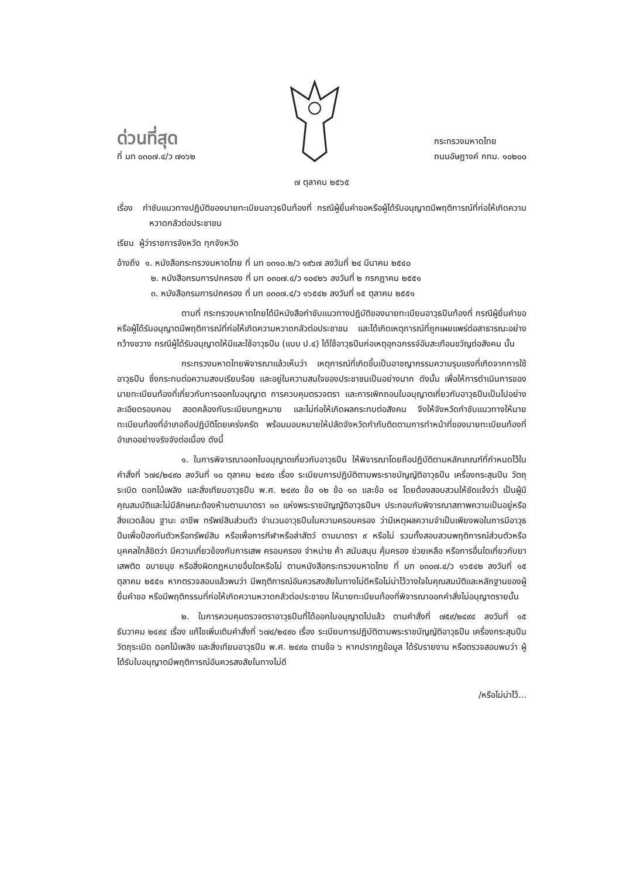ด่วนที่สุด
ที่ มท ๐๓๐๗.๔/ว ๗๑๖๒
กระทรวงมหาดไทย
ถนนอัษฎางค์ กทม. ๑๐๒๐๐
๗ ตุลาคม ๒๕๖๕
เรื่อง กำชับแนวทางปฏิบัติของนายทะเบียนอาวุธปืนท้องที่ กรณีผู้ยื่นคำขอหรือผู้ได้รับอนุญาตมีพฤติการณ์ที่ก่อให้เกิดความหวาดกลัวต่อประชาชน
เรียน ผู้ว่าราชการจังหวัด ทุกจังหวัด
อ้างถึง ๑. หนังสือกระทรวงมหาดไทย ที่ มท ๐๓๑๐.๒/ว ๑๙๖๗ ลงวันที่ ๒๔ มีนาคม ๒๕๔๐
๒. หนังสือกรมการปกครอง ที่ มท ๐๓๐๗.๔/ว ๑๐๔๒๖ ลงวันที่ ๒ กรกฎาคม ๒๕๕๑
๓. หนังสือกรมการปกครอง ที่ มท ๐๓๐๗.๔/ว ๑๖๕๔๒ ลงวันที่ ๑๕ ตุลาคม ๒๕๕๑
ตามที่ กระทรวงมหาดไทยได้มีหนังสือกำชับแนวทางปฏิบัติของนายทะเบียนอาวุธปืนท้องที่ กรณีผู้ยื่นคำขอหรือผู้ได้รับอนุญาตมีพฤติการณ์ที่ก่อให้เกิดความหวาดกลัวต่อประชาชน และได้เกิดเหตุการณ์ที่ถูกเผยแพร่ต่อสาธารณะอย่างกว้างขวาง กรณีผู้ได้รับอนุญาตให้มีและใช้อาวุธปืน (แบบ ป.๔) ได้ใช้อาวุธปืนก่อเหตุอุกฉกรรจ์อันสะเทือนขวัญต่อสังคม นั้น
กระทรวงมหาดไทยพิจารณาแล้วเห็นว่า เหตุการณ์ที่เกิดขึ้นเป็นอาชญากรรมความรุนแรงที่เกิดจากการใช้อาวุธปืน ซึ่งกระทบต่อความสงบเรียบร้อย และอยู่ในความสนใจของประชาชนเป็นอย่างมาก ดังนั้น เพื่อให้การดำเนินการของนายทะเบียนท้องที่เกี่ยวกับการออกใบอนุญาต การควบคุมตรวจตรา และการเพิกถอนใบอนุญาตเกี่ยวกับอาวุธปืนเป็นไปอย่างละเอียดรอบคอบ สอดคล้องกับระเบียบกฎหมาย และไม่ก่อให้เกิดผลกระทบต่อสังคม จึงให้จังหวัดกำชับแนวทางให้นายทะเบียนท้องที่อำเภอถือปฏิบัติโดยเคร่งครัด พร้อมมอบหมายให้ปลัดจังหวัดกำกับติดตามการทำหน้าที่ของนายทะเบียนท้องที่อำเภออย่างจริงจังต่อเนื่อง ดังนี้
๑. ในการพิจารณาออกใบอนุญาตเกี่ยวกับอาวุธปืน ให้พิจารณาโดยถือปฏิบัติตามหลักเกณฑ์ที่กำหนดไว้ในคำสั่งที่ ๖๗๔/๒๔๙๐ ลงวันที่ ๑๐ ตุลาคม ๒๔๙๐ เรื่อง ระเบียบการปฏิบัติตามพระราชบัญญัติอาวุธปืน เครื่องกระสุนปืน วัตถุระเบิด ดอกไม้เพลิง และสิ่งเทียมอาวุธปืน พ.ศ. ๒๔๙๐ ข้อ ๑๒ ข้อ ๑๓ และข้อ ๑๔ โดยต้องสอบสวนให้ชัดแจ้งว่า เป็นผู้มีคุณสมบัติและไม่มีลักษณะต้องห้ามตามมาตรา ๑๓ แห่งพระราชบัญญัติอาวุธปืนฯ ประกอบกับพิจารณาสภาพความเป็นอยู่หรือสิ่งแวดล้อม ฐานะ อาชีพ ทรัพย์สินส่วนตัว จำนวนอาวุธปืนในความครอบครอง ว่ามีเหตุผลความจำเป็นเพียงพอในการมีอาวุธปืนเพื่อป้องกันตัวหรือทรัพย์สิน หรือเพื่อการกีฬาหรือล่าสัตว์ ตามมาตรา ๙ หรือไม่ รวมทั้งสอบสวนพฤติการณ์ส่วนตัวหรือบุคคลใกล้ชิดว่า มีความเกี่ยวข้องกับการเสพ ครอบครอง จำหน่าย ค้า สนับสนุน คุ้มครอง ช่วยเหลือ หรือการอื่นใดเกี่ยวกับยาเสพติด อบายมุข หรือสิ่งผิดกฎหมายอื่นใดหรือไม่ ตามหนังสือกระทรวงมหาดไทย ที่ มท ๐๓๐๗.๔/ว ๑๖๕๔๒ ลงวันที่ ๑๕ ตุลาคม ๒๕๕๑ หากตรวจสอบแล้วพบว่า มีพฤติการณ์อันควรสงสัยในทางไม่ดีหรือไม่น่าไว้วางใจในคุณสมบัติและหลักฐานของผู้ยื่นคำขอ หรือมีพฤติกรรมที่ก่อให้เกิดความหวาดกลัวต่อประชาชน ให้นายทะเบียนท้องที่พิจารณาออกคำสั่งไม่อนุญาตรายนั้น
๒. ในการควบคุมตรวจตราอาวุธปืนที่ได้ออกใบอนุญาตไปแล้ว ตามคำสั่งที่ ๗๕๙/๒๔๙๔ ลงวันที่ ๑๕ ธันวาคม ๒๔๙๔ เรื่อง แก้ไขเพิ่มเติมคำสั่งที่ ๖๗๔/๒๔๙๐ เรื่อง ระเบียบการปฏิบัติตามพระราชบัญญัติอาวุธปืน เครื่องกระสุนปืน วัตถุระเบิด ดอกไม้เพลิง และสิ่งเทียมอาวุธปืน พ.ศ. ๒๔๙๐ ตามข้อ ๖ หากปรากฏข้อมูล ได้รับรายงาน หรือตรวจสอบพบว่า ผู้ได้รับใบอนุญาตมีพฤติการณ์อันควรสงสัยในทางไม่ดี
/หรือไม่น่าไว้...